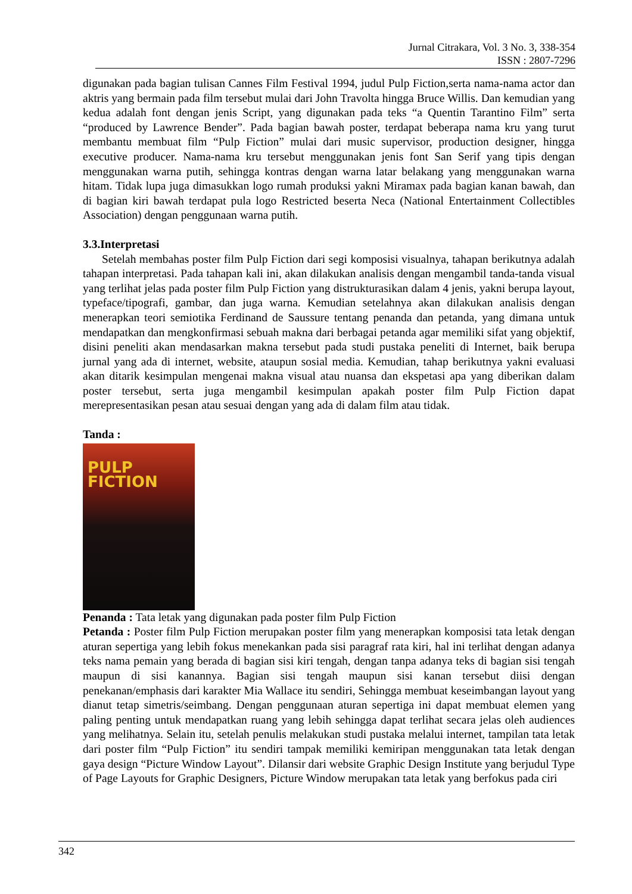Jurnal Citrakara, Vol. 3 No. 3, 338-354
ISSN : 2807-7296
digunakan pada bagian tulisan Cannes Film Festival 1994, judul Pulp Fiction,serta nama-nama actor dan aktris yang bermain pada film tersebut mulai dari John Travolta hingga Bruce Willis. Dan kemudian yang kedua adalah font dengan jenis Script, yang digunakan pada teks “a Quentin Tarantino Film” serta “produced by Lawrence Bender”. Pada bagian bawah poster, terdapat beberapa nama kru yang turut membantu membuat film “Pulp Fiction” mulai dari music supervisor, production designer, hingga executive producer. Nama-nama kru tersebut menggunakan jenis font San Serif yang tipis dengan menggunakan warna putih, sehingga kontras dengan warna latar belakang yang menggunakan warna hitam. Tidak lupa juga dimasukkan logo rumah produksi yakni Miramax pada bagian kanan bawah, dan di bagian kiri bawah terdapat pula logo Restricted beserta Neca (National Entertainment Collectibles Association) dengan penggunaan warna putih.
3.3.Interpretasi
Setelah membahas poster film Pulp Fiction dari segi komposisi visualnya, tahapan berikutnya adalah tahapan interpretasi. Pada tahapan kali ini, akan dilakukan analisis dengan mengambil tanda-tanda visual yang terlihat jelas pada poster film Pulp Fiction yang distrukturasikan dalam 4 jenis, yakni berupa layout, typeface/tipografi, gambar, dan juga warna. Kemudian setelahnya akan dilakukan analisis dengan menerapkan teori semiotika Ferdinand de Saussure tentang penanda dan petanda, yang dimana untuk mendapatkan dan mengkonfirmasi sebuah makna dari berbagai petanda agar memiliki sifat yang objektif, disini peneliti akan mendasarkan makna tersebut pada studi pustaka peneliti di Internet, baik berupa jurnal yang ada di internet, website, ataupun sosial media. Kemudian, tahap berikutnya yakni evaluasi akan ditarik kesimpulan mengenai makna visual atau nuansa dan ekspetasi apa yang diberikan dalam poster tersebut, serta juga mengambil kesimpulan apakah poster film Pulp Fiction dapat merepresentasikan pesan atau sesuai dengan yang ada di dalam film atau tidak.
Tanda :
PULP FICTION
Penanda : Tata letak yang digunakan pada poster film Pulp Fiction
Petanda : Poster film Pulp Fiction merupakan poster film yang menerapkan komposisi tata letak dengan aturan sepertiga yang lebih fokus menekankan pada sisi paragraf rata kiri, hal ini terlihat dengan adanya teks nama pemain yang berada di bagian sisi kiri tengah, dengan tanpa adanya teks di bagian sisi tengah maupun di sisi kanannya. Bagian sisi tengah maupun sisi kanan tersebut diisi dengan penekanan/emphasis dari karakter Mia Wallace itu sendiri, Sehingga membuat keseimbangan layout yang dianut tetap simetris/seimbang. Dengan penggunaan aturan sepertiga ini dapat membuat elemen yang paling penting untuk mendapatkan ruang yang lebih sehingga dapat terlihat secara jelas oleh audiences yang melihatnya. Selain itu, setelah penulis melakukan studi pustaka melalui internet, tampilan tata letak dari poster film “Pulp Fiction” itu sendiri tampak memiliki kemiripan menggunakan tata letak dengan gaya design “Picture Window Layout”. Dilansir dari website Graphic Design Institute yang berjudul Type of Page Layouts for Graphic Designers, Picture Window merupakan tata letak yang berfokus pada ciri
342